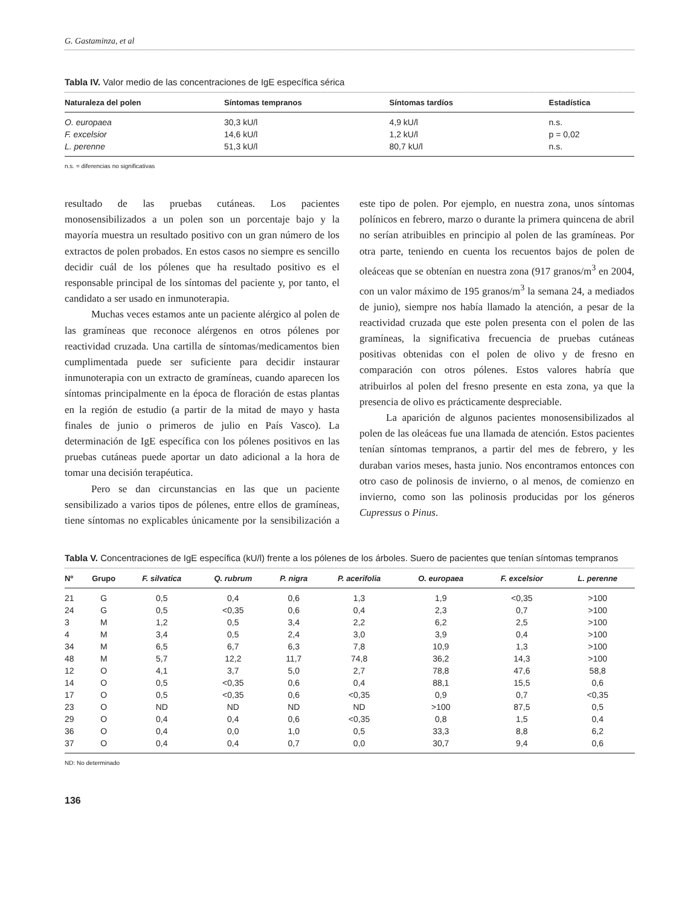G. Gastaminza, et al
Tabla IV. Valor medio de las concentraciones de IgE específica sérica
| Naturaleza del polen | Síntomas tempranos | Síntomas tardíos | Estadística |
| --- | --- | --- | --- |
| O. europaea | 30,3 kU/l | 4,9 kU/l | n.s. |
| F. excelsior | 14,6 kU/l | 1,2 kU/l | p = 0,02 |
| L. perenne | 51,3 kU/l | 80,7 kU/l | n.s. |
n.s. = diferencias no significativas
resultado de las pruebas cutáneas. Los pacientes monosensibilizados a un polen son un porcentaje bajo y la mayoría muestra un resultado positivo con un gran número de los extractos de polen probados. En estos casos no siempre es sencillo decidir cuál de los pólenes que ha resultado positivo es el responsable principal de los síntomas del paciente y, por tanto, el candidato a ser usado en inmunoterapia.
Muchas veces estamos ante un paciente alérgico al polen de las gramíneas que reconoce alérgenos en otros pólenes por reactividad cruzada. Una cartilla de síntomas/medicamentos bien cumplimentada puede ser suficiente para decidir instaurar inmunoterapia con un extracto de gramíneas, cuando aparecen los síntomas principalmente en la época de floración de estas plantas en la región de estudio (a partir de la mitad de mayo y hasta finales de junio o primeros de julio en País Vasco). La determinación de IgE específica con los pólenes positivos en las pruebas cutáneas puede aportar un dato adicional a la hora de tomar una decisión terapéutica.
Pero se dan circunstancias en las que un paciente sensibilizado a varios tipos de pólenes, entre ellos de gramíneas, tiene síntomas no explicables únicamente por la sensibilización a este tipo de polen. Por ejemplo, en nuestra zona, unos síntomas polínicos en febrero, marzo o durante la primera quincena de abril no serían atribuibles en principio al polen de las gramíneas. Por otra parte, teniendo en cuenta los recuentos bajos de polen de oleáceas que se obtenían en nuestra zona (917 granos/m<sup>3</sup> en 2004, con un valor máximo de 195 granos/m<sup>3</sup> la semana 24, a mediados de junio), siempre nos había llamado la atención, a pesar de la reactividad cruzada que este polen presenta con el polen de las gramíneas, la significativa frecuencia de pruebas cutáneas positivas obtenidas con el polen de olivo y de fresno en comparación con otros pólenes. Estos valores habría que atribuirlos al polen del fresno presente en esta zona, ya que la presencia de olivo es prácticamente despreciable.
La aparición de algunos pacientes monosensibilizados al polen de las oleáceas fue una llamada de atención. Estos pacientes tenían síntomas tempranos, a partir del mes de febrero, y les duraban varios meses, hasta junio. Nos encontramos entonces con otro caso de polinosis de invierno, o al menos, de comienzo en invierno, como son las polinosis producidas por los géneros Cupressus o Pinus.
Tabla V. Concentraciones de IgE específica (kU/l) frente a los pólenes de los árboles. Suero de pacientes que tenían síntomas tempranos
| Nº | Grupo | F. silvatica | Q. rubrum | P. nigra | P. acerifolia | O. europaea | F. excelsior | L. perenne | |
| --- | --- | --- | --- | --- | --- | --- | --- | --- | --- |
| 21 | G | 0,5 | 0,4 | 0,6 | 1,3 | 1,9 | <0,35 | >100 | |
| 24 | G | 0,5 | <0,35 | 0,6 | 0,4 | 2,3 | 0,7 | >100 | |
| 3 | M | 1,2 | 0,5 | 3,4 | 2,2 | 6,2 | 2,5 | >100 | |
| 4 | M | 3,4 | 0,5 | 2,4 | 3,0 | 3,9 | 0,4 | >100 | |
| 34 | M | 6,5 | 6,7 | 6,3 | 7,8 | 10,9 | 1,3 | >100 | |
| 48 | M | 5,7 | 12,2 | 11,7 | 74,8 | 36,2 | 14,3 | >100 | |
| 12 | O | 4,1 | 3,7 | 5,0 | 2,7 | 78,8 | 47,6 | 58,8 | |
| 14 | O | 0,5 | <0,35 | 0,6 | 0,4 | 88,1 | 15,5 | 0,6 | |
| 17 | O | 0,5 | <0,35 | 0,6 | <0,35 | 0,9 | 0,7 | <0,35 | |
| 23 | O | ND | ND | ND | ND | >100 | 87,5 | 0,5 | |
| 29 | O | 0,4 | 0,4 | 0,6 | <0,35 | 0,8 | 1,5 | 0,4 | |
| 36 | O | 0,4 | 0,0 | 1,0 | 0,5 | 33,3 | 8,8 | 6,2 | |
| 37 | O | 0,4 | 0,4 | 0,7 | 0,0 | 30,7 | 9,4 | 0,6 | |
ND: No determinado
136